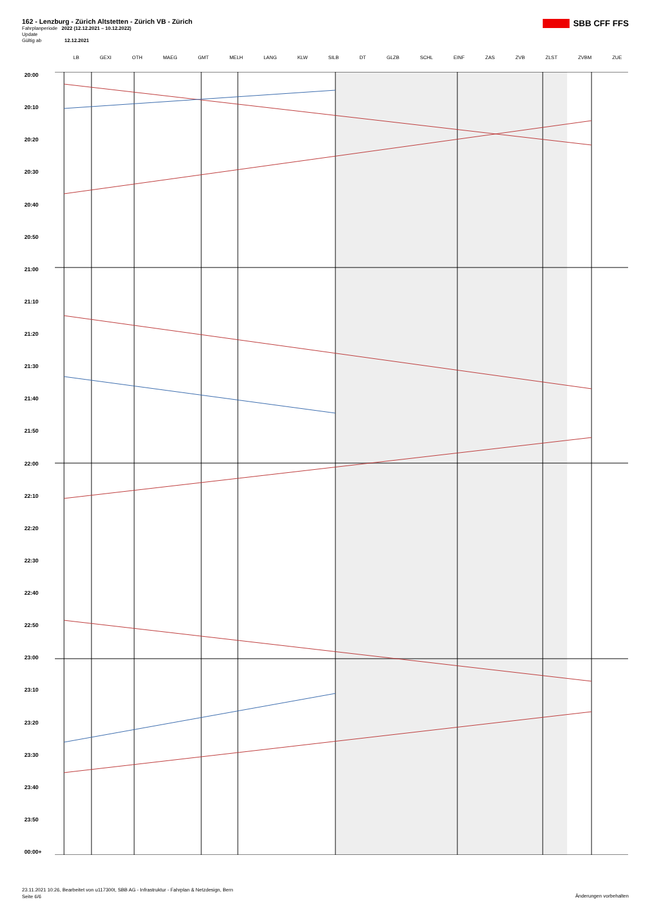162 - Lenzburg - Zürich Altstetten - Zürich VB - Zürich
Fahrplanperiode 2022 (12.12.2021 – 10.12.2022)
Update
Gültig ab 12.12.2021
SBB CFF FFS
LB GEXI OTH MAEG GMT MELH LANG KLW SILB DT GLZB SCHL EINF ZAS ZVB ZLST ZVBM ZUE
20:00
20:10
20:20
20:30
20:40
20:50
21:00
21:10
21:20
21:30
21:40
21:50
22:00
22:10
22:20
22:30
22:40
22:50
23:00
23:10
23:20
23:30
23:40
23:50
00:00+
23.11.2021 10:26, Bearbeitet von u117300t, SBB AG - Infrastruktur - Fahrplan & Netzdesign, Bern
Seite 6/6
Änderungen vorbehalten